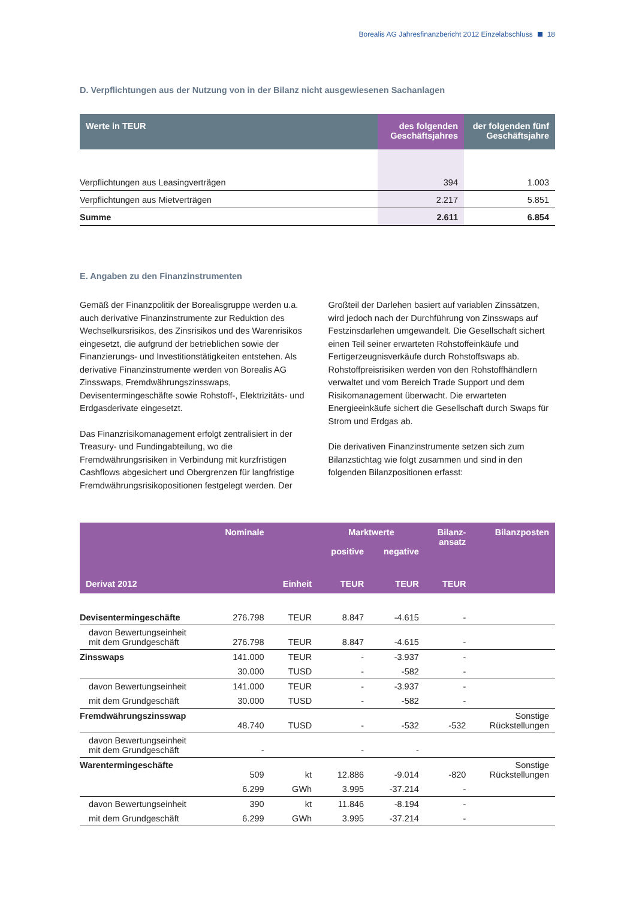Borealis AG Jahresfinanzbericht 2012 Einzelabschluss 18
D. Verpflichtungen aus der Nutzung von in der Bilanz nicht ausgewiesenen Sachanlagen
| Werte in TEUR | des folgenden Geschäftsjahres | der folgenden fünf Geschäftsjahre |
| --- | --- | --- |
| Verpflichtungen aus Leasingverträgen | 394 | 1.003 |
| Verpflichtungen aus Mietverträgen | 2.217 | 5.851 |
| Summe | 2.611 | 6.854 |
E. Angaben zu den Finanzinstrumenten
Gemäß der Finanzpolitik der Borealisgruppe werden u.a. auch derivative Finanzinstrumente zur Reduktion des Wechselkursrisikos, des Zinsrisikos und des Warenrisikos eingesetzt, die aufgrund der betrieblichen sowie der Finanzierungs- und Investitionstätigkeiten entstehen. Als derivative Finanzinstrumente werden von Borealis AG Zinsswaps, Fremdwährungszinsswaps, Devisentermingeschäfte sowie Rohstoff-, Elektrizitäts- und Erdgasderivate eingesetzt.
Das Finanzrisikomanagement erfolgt zentralisiert in der Treasury- und Fundingabteilung, wo die Fremdwährungsrisiken in Verbindung mit kurzfristigen Cashflows abgesichert und Obergrenzen für langfristige Fremdwährungsrisikopositionen festgelegt werden. Der
Großteil der Darlehen basiert auf variablen Zinssätzen, wird jedoch nach der Durchführung von Zinsswaps auf Festzinsdarlehen umgewandelt. Die Gesellschaft sichert einen Teil seiner erwarteten Rohstoffeinkäufe und Fertigerzeugnisverkäufe durch Rohstoffswaps ab. Rohstoffpreisrisiken werden von den Rohstoffhändlern verwaltet und vom Bereich Trade Support und dem Risikomanagement überwacht. Die erwarteten Energieeinkäufe sichert die Gesellschaft durch Swaps für Strom und Erdgas ab.
Die derivativen Finanzinstrumente setzen sich zum Bilanzstichtag wie folgt zusammen und sind in den folgenden Bilanzpositionen erfasst:
| | Nominale | | Marktwerte | | Bilanz- ansatz | Bilanzposten |
| --- | --- | --- | --- | --- | --- | --- |
| | | | positive | negative | | |
| Derivat 2012 | | Einheit | TEUR | TEUR | TEUR | |
| Devisentermingeschäfte | 276.798 | TEUR | 8.847 | -4.615 | - | |
| davon Bewertungseinheit mit dem Grundgeschäft | 276.798 | TEUR | 8.847 | -4.615 | - | |
| Zinsswaps | 141.000 | TEUR | - | -3.937 | - | |
| | 30.000 | TUSD | - | -582 | - | |
| davon Bewertungseinheit | 141.000 | TEUR | - | -3.937 | - | |
| mit dem Grundgeschäft | 30.000 | TUSD | - | -582 | - | |
| Fremdwährungszinsswap | 48.740 | TUSD | - | -532 | -532 | Sonstige Rückstellungen |
| davon Bewertungseinheit mit dem Grundgeschäft | - | | - | - | | |
| Warentermingeschäfte | 509 | kt | 12.886 | -9.014 | -820 | Sonstige Rückstellungen |
| | 6.299 | GWh | 3.995 | -37.214 | - | |
| davon Bewertungseinheit | 390 | kt | 11.846 | -8.194 | - | |
| mit dem Grundgeschäft | 6.299 | GWh | 3.995 | -37.214 | - | |